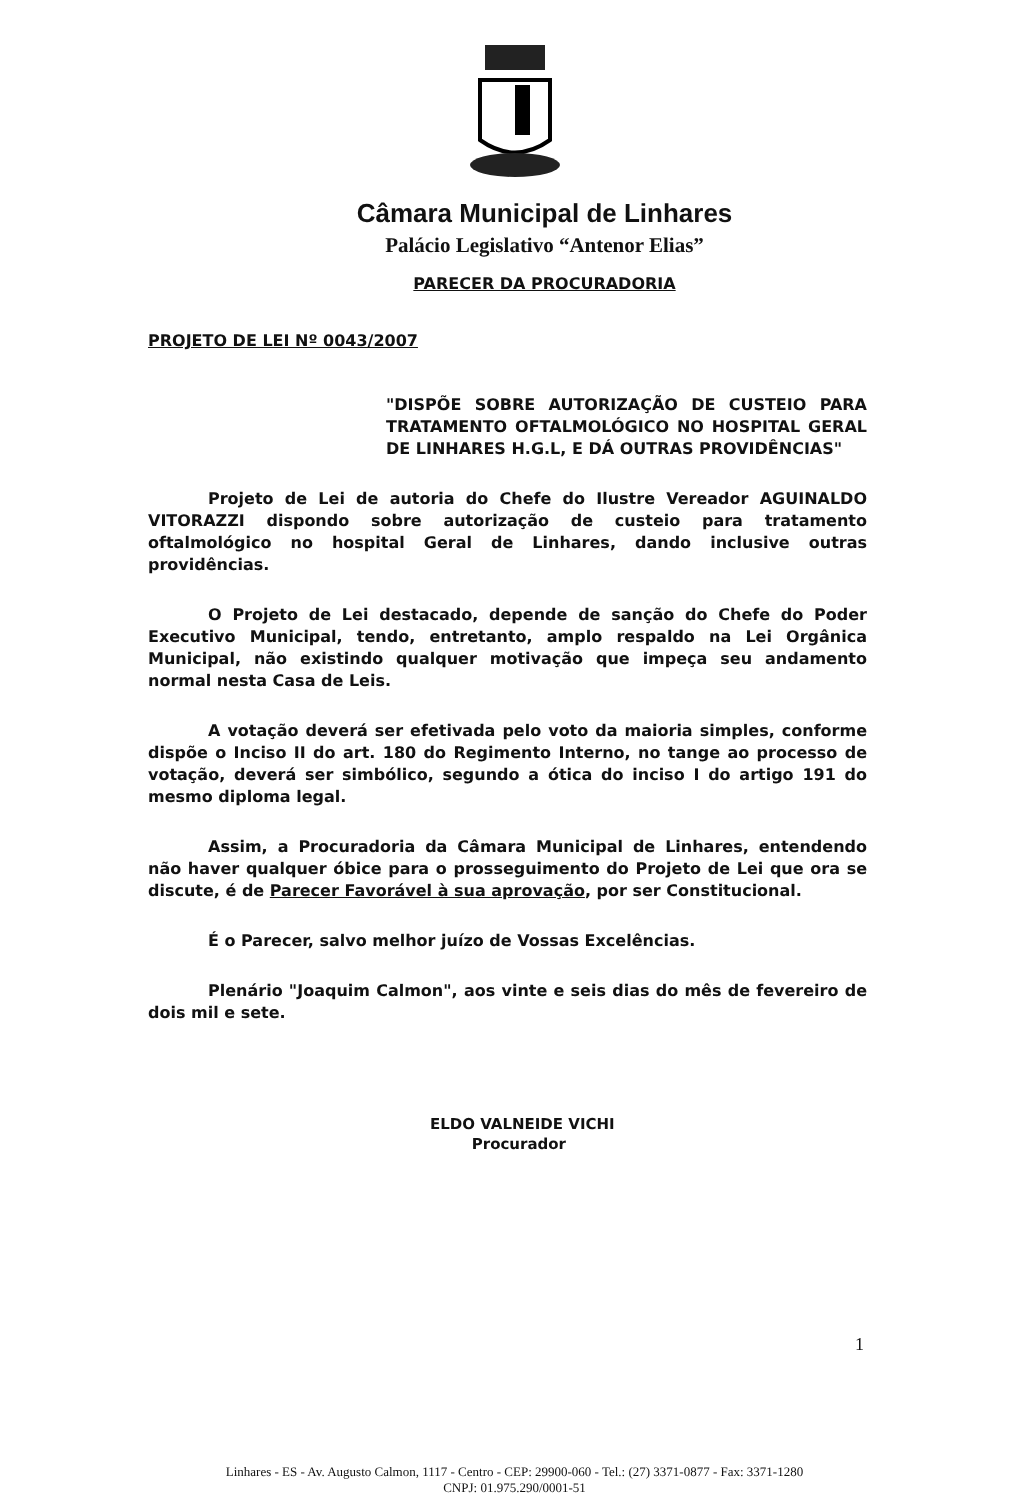Câmara Municipal de Linhares
Palácio Legislativo “Antenor Elias”
PARECER DA PROCURADORIA
PROJETO DE LEI Nº 0043/2007
"DISPÕE SOBRE AUTORIZAÇÃO DE CUSTEIO PARA TRATAMENTO OFTALMOLÓGICO NO HOSPITAL GERAL DE LINHARES H.G.L, E DÁ OUTRAS PROVIDÊNCIAS"
Projeto de Lei de autoria do Chefe do Ilustre Vereador AGUINALDO VITORAZZI dispondo sobre autorização de custeio para tratamento oftalmológico no hospital Geral de Linhares, dando inclusive outras providências.
O Projeto de Lei destacado, depende de sanção do Chefe do Poder Executivo Municipal, tendo, entretanto, amplo respaldo na Lei Orgânica Municipal, não existindo qualquer motivação que impeça seu andamento normal nesta Casa de Leis.
A votação deverá ser efetivada pelo voto da maioria simples, conforme dispõe o Inciso II do art. 180 do Regimento Interno, no tange ao processo de votação, deverá ser simbólico, segundo a ótica do inciso I do artigo 191 do mesmo diploma legal.
Assim, a Procuradoria da Câmara Municipal de Linhares, entendendo não haver qualquer óbice para o prosseguimento do Projeto de Lei que ora se discute, é de Parecer Favorável à sua aprovação, por ser Constitucional.
É o Parecer, salvo melhor juízo de Vossas Excelências.
Plenário "Joaquim Calmon", aos vinte e seis dias do mês de fevereiro de dois mil e sete.
ELDO VALNEIDE VICHI
Procurador
1
Linhares - ES - Av. Augusto Calmon, 1117 - Centro - CEP: 29900-060 - Tel.: (27) 3371-0877 - Fax: 3371-1280
CNPJ: 01.975.290/0001-51